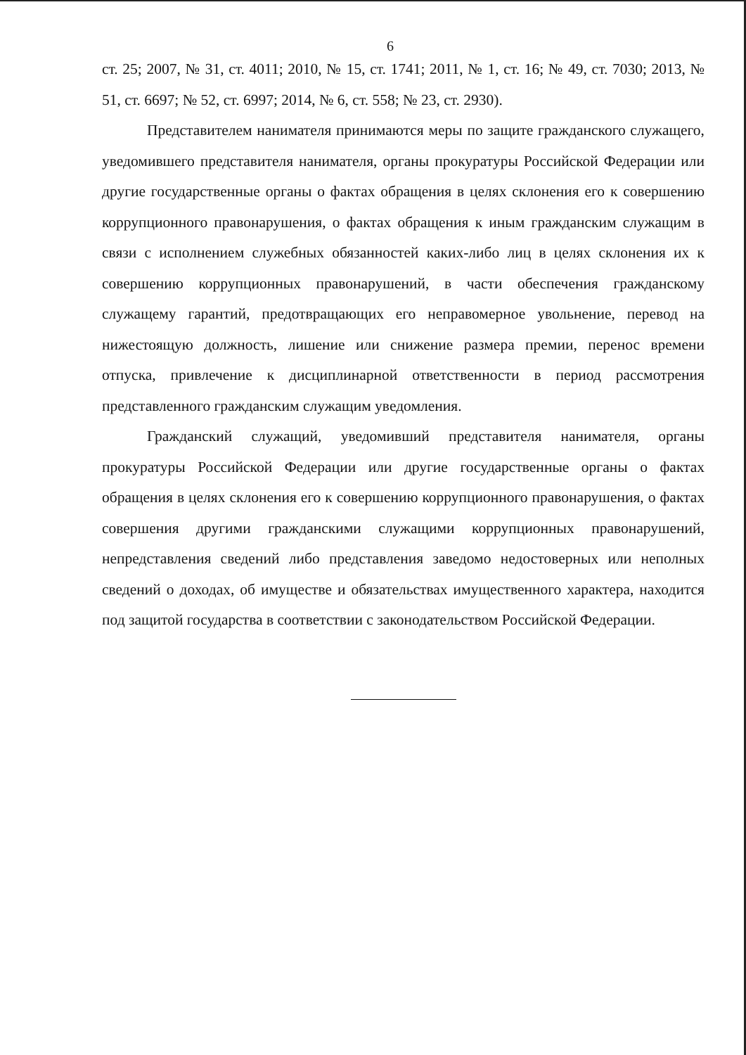6
ст. 25; 2007, № 31, ст. 4011; 2010, № 15, ст. 1741; 2011, № 1, ст. 16; № 49, ст. 7030; 2013, № 51, ст. 6697; № 52, ст. 6997; 2014, № 6, ст. 558; № 23, ст. 2930).
Представителем нанимателя принимаются меры по защите гражданского служащего, уведомившего представителя нанимателя, органы прокуратуры Российской Федерации или другие государственные органы о фактах обращения в целях склонения его к совершению коррупционного правонарушения, о фактах обращения к иным гражданским служащим в связи с исполнением служебных обязанностей каких-либо лиц в целях склонения их к совершению коррупционных правонарушений, в части обеспечения гражданскому служащему гарантий, предотвращающих его неправомерное увольнение, перевод на нижестоящую должность, лишение или снижение размера премии, перенос времени отпуска, привлечение к дисциплинарной ответственности в период рассмотрения представленного гражданским служащим уведомления.
Гражданский служащий, уведомивший представителя нанимателя, органы прокуратуры Российской Федерации или другие государственные органы о фактах обращения в целях склонения его к совершению коррупционного правонарушения, о фактах совершения другими гражданскими служащими коррупционных правонарушений, непредставления сведений либо представления заведомо недостоверных или неполных сведений о доходах, об имуществе и обязательствах имущественного характера, находится под защитой государства в соответствии с законодательством Российской Федерации.